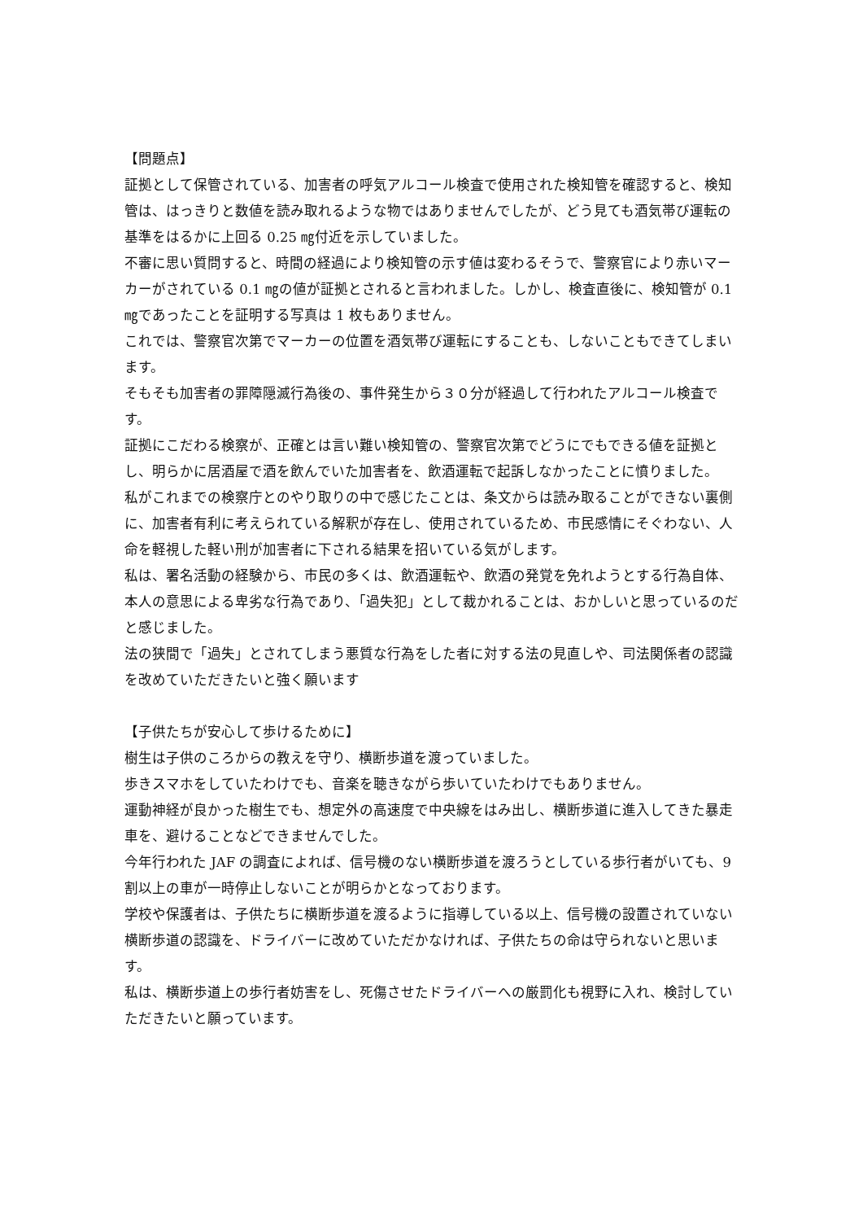【問題点】
証拠として保管されている、加害者の呼気アルコール検査で使用された検知管を確認すると、検知管は、はっきりと数値を読み取れるような物ではありませんでしたが、どう見ても酒気帯び運転の基準をはるかに上回る 0.25 ㎎付近を示していました。
不審に思い質問すると、時間の経過により検知管の示す値は変わるそうで、警察官により赤いマーカーがされている 0.1 ㎎の値が証拠とされると言われました。しかし、検査直後に、検知管が 0.1 ㎎であったことを証明する写真は 1 枚もありません。
これでは、警察官次第でマーカーの位置を酒気帯び運転にすることも、しないこともできてしまいます。
そもそも加害者の罪障隠滅行為後の、事件発生から３０分が経過して行われたアルコール検査です。
証拠にこだわる検察が、正確とは言い難い検知管の、警察官次第でどうにでもできる値を証拠とし、明らかに居酒屋で酒を飲んでいた加害者を、飲酒運転で起訴しなかったことに憤りました。
私がこれまでの検察庁とのやり取りの中で感じたことは、条文からは読み取ることができない裏側に、加害者有利に考えられている解釈が存在し、使用されているため、市民感情にそぐわない、人命を軽視した軽い刑が加害者に下される結果を招いている気がします。
私は、署名活動の経験から、市民の多くは、飲酒運転や、飲酒の発覚を免れようとする行為自体、本人の意思による卑劣な行為であり、「過失犯」として裁かれることは、おかしいと思っているのだと感じました。
法の狭間で「過失」とされてしまう悪質な行為をした者に対する法の見直しや、司法関係者の認識を改めていただきたいと強く願います
【子供たちが安心して歩けるために】
樹生は子供のころからの教えを守り、横断歩道を渡っていました。
歩きスマホをしていたわけでも、音楽を聴きながら歩いていたわけでもありません。
運動神経が良かった樹生でも、想定外の高速度で中央線をはみ出し、横断歩道に進入してきた暴走車を、避けることなどできませんでした。
今年行われた JAF の調査によれば、信号機のない横断歩道を渡ろうとしている歩行者がいても、9 割以上の車が一時停止しないことが明らかとなっております。
学校や保護者は、子供たちに横断歩道を渡るように指導している以上、信号機の設置されていない横断歩道の認識を、ドライバーに改めていただかなければ、子供たちの命は守られないと思います。
私は、横断歩道上の歩行者妨害をし、死傷させたドライバーへの厳罰化も視野に入れ、検討していただきたいと願っています。